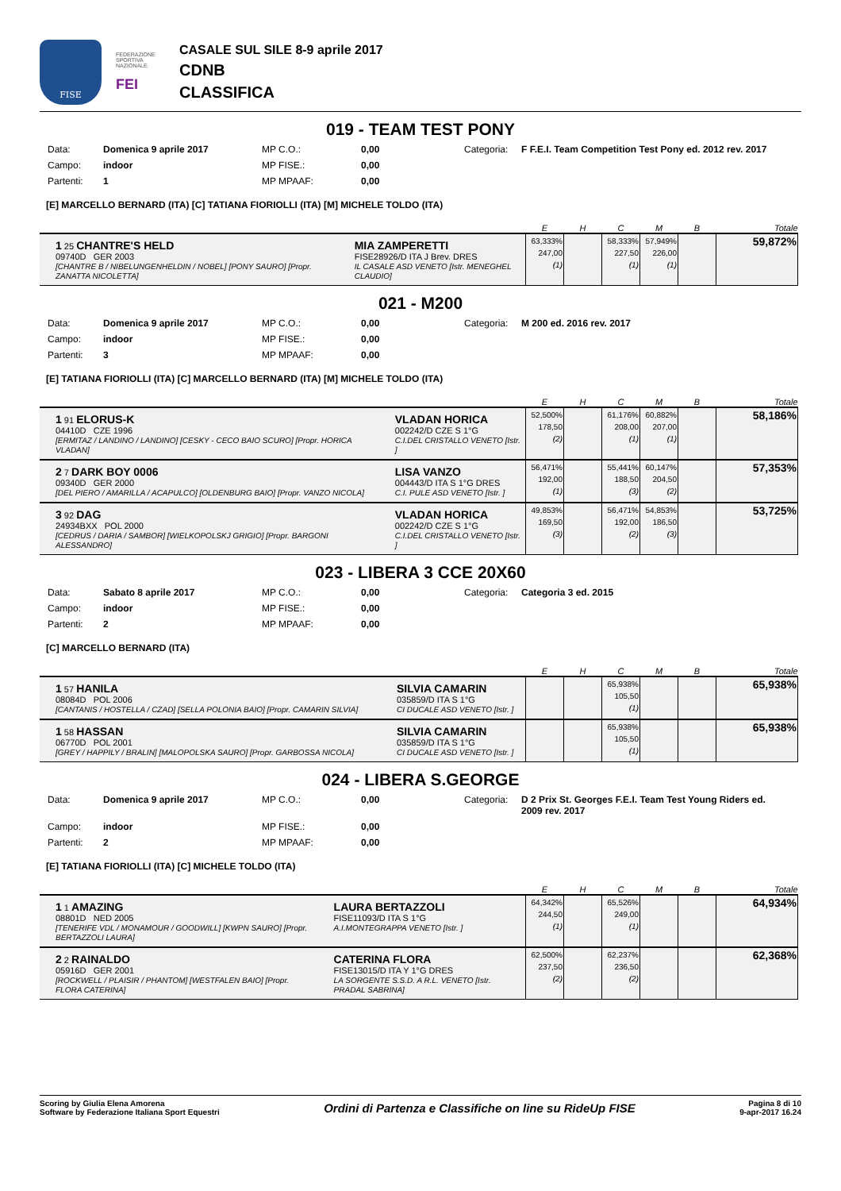FISE
FEDERAZIONE SPORTIVA NAZIONALE
FEI
CASALE SUL SILE 8-9 aprile 2017
CDNB
CLASSIFICA
019 - TEAM TEST PONY
Data: Domenica 9 aprile 2017 MP C.O.: 0,00 Categoria: F F.E.I. Team Competition Test Pony ed. 2012 rev. 2017 Campo: indoor MP FISE.: 0,00 Partenti: 1 MP MPAAF: 0,00
[E] MARCELLO BERNARD (ITA) [C] TATIANA FIORIOLLI (ITA) [M] MICHELE TOLDO (ITA)
| | | E | H | C | M | B | Totale |
| --- | --- | --- | --- | --- | --- | --- | --- |
| 1 25 CHANTRE'S HELD 09740D GER 2003 [CHANTRE B / NIBELUNGENHELDIN / NOBEL] [PONY SAURO] [Propr. ZANATTA NICOLETTA] | MIA ZAMPERETTI FISE28926/D ITA J Brev. DRES IL CASALE ASD VENETO [Istr. MENEGHEL CLAUDIO] | 63,333% 247,00 (1) | | 58,333% 227,50 (1) | 57,949% 226,00 (1) | | 59,872% |
021 - M200
Data: Domenica 9 aprile 2017 MP C.O.: 0,00 Categoria: M 200 ed. 2016 rev. 2017 Campo: indoor MP FISE.: 0,00 Partenti: 3 MP MPAAF: 0,00
[E] TATIANA FIORIOLLI (ITA) [C] MARCELLO BERNARD (ITA) [M] MICHELE TOLDO (ITA)
| | | E | H | C | M | B | Totale |
| --- | --- | --- | --- | --- | --- | --- | --- |
| 1 91 ELORUS-K 04410D CZE 1996 [ERMITAZ / LANDINO / LANDINO] [CESKY - CECO BAIO SCURO] [Propr. HORICA VLADAN] | VLADAN HORICA 002242/D CZE S 1°G C.I.DEL CRISTALLO VENETO [Istr. ] | 52,500% 178,50 (2) | | 61,176% 208,00 (1) | 60,882% 207,00 (1) | | 58,186% |
| 2 7 DARK BOY 0006 09340D GER 2000 [DEL PIERO / AMARILLA / ACAPULCO] [OLDENBURG BAIO] [Propr. VANZO NICOLA] | LISA VANZO 004443/D ITA S 1°G DRES C.I. PULE ASD VENETO [Istr. ] | 56,471% 192,00 (1) | | 55,441% 188,50 (3) | 60,147% 204,50 (2) | | 57,353% |
| 3 92 DAG 24934BXX POL 2000 [CEDRUS / DARIA / SAMBOR] [WIELKOPOLSKJ GRIGIO] [Propr. BARGONI ALESSANDRO] | VLADAN HORICA 002242/D CZE S 1°G C.I.DEL CRISTALLO VENETO [Istr. ] | 49,853% 169,50 (3) | | 56,471% 192,00 (2) | 54,853% 186,50 (3) | | 53,725% |
023 - LIBERA 3 CCE 20X60
Data: Sabato 8 aprile 2017 MP C.O.: 0,00 Categoria: Categoria 3 ed. 2015 Campo: indoor MP FISE.: 0,00 Partenti: 2 MP MPAAF: 0,00
[C] MARCELLO BERNARD (ITA)
| | | E | H | C | M | B | Totale |
| --- | --- | --- | --- | --- | --- | --- | --- |
| 1 57 HANILA 08084D POL 2006 [CANTANIS / HOSTELLA / CZAD] [SELLA POLONIA BAIO] [Propr. CAMARIN SILVIA] | SILVIA CAMARIN 035859/D ITA S 1°G CI DUCALE ASD VENETO [Istr. ] | | | 65,938% 105,50 (1) | | | 65,938% |
| 1 58 HASSAN 06770D POL 2001 [GREY / HAPPILY / BRALIN] [MALOPOLSKA SAURO] [Propr. GARBOSSA NICOLA] | SILVIA CAMARIN 035859/D ITA S 1°G CI DUCALE ASD VENETO [Istr. ] | | | 65,938% 105,50 (1) | | | 65,938% |
024 - LIBERA S.GEORGE
Data: Domenica 9 aprile 2017 MP C.O.: 0,00 Categoria: D 2 Prix St. Georges F.E.I. Team Test Young Riders ed. 2009 rev. 2017 Campo: indoor MP FISE.: 0,00 Partenti: 2 MP MPAAF: 0,00
[E] TATIANA FIORIOLLI (ITA) [C] MICHELE TOLDO (ITA)
| | | E | H | C | M | B | Totale |
| --- | --- | --- | --- | --- | --- | --- | --- |
| 1 1 AMAZING 08801D NED 2005 [TENERIFE VDL / MONAMOUR / GOODWILL] [KWPN SAURO] [Propr. BERTAZZOLI LAURA] | LAURA BERTAZZOLI FISE11093/D ITA S 1°G A.I.MONTEGRAPPA VENETO [Istr. ] | 64,342% 244,50 (1) | | 65,526% 249,00 (1) | | | 64,934% |
| 2 2 RAINALDO 05916D GER 2001 [ROCKWELL / PLAISIR / PHANTOM] [WESTFALEN BAIO] [Propr. FLORA CATERINA] | CATERINA FLORA FISE13015/D ITA Y 1°G DRES LA SORGENTE S.S.D. A R.L. VENETO [Istr. PRADAL SABRINA] | 62,500% 237,50 (2) | | 62,237% 236,50 (2) | | | 62,368% |
Scoring by Giulia Elena Amorena
Software by Federazione Italiana Sport Equestri
Ordini di Partenza e Classifiche on line su RideUp FISE
Pagina 8 di 10
9-apr-2017 16.24